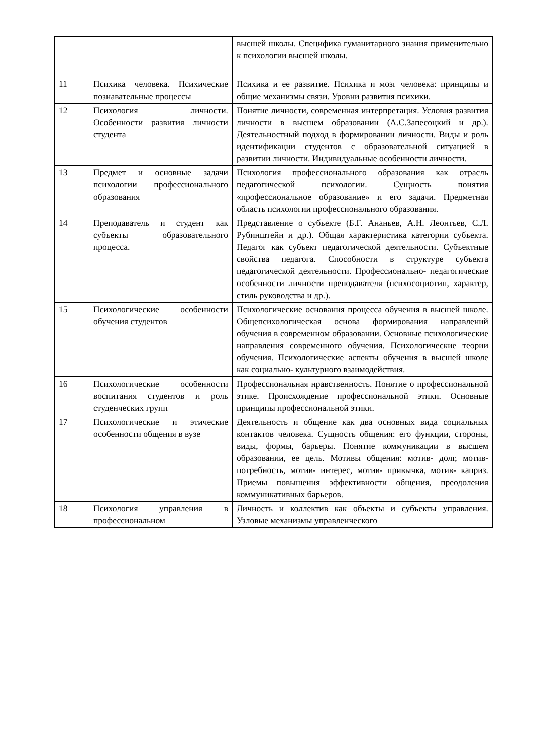| | | высшей школы. Специфика гуманитарного знания применительно к психологии высшей школы. |
| 11 | Психика человека. Психические познавательные процессы | Психика и ее развитие. Психика и мозг человека: принципы и общие механизмы связи. Уровни развития психики. |
| 12 | Психология личности. Особенности развития личности студента | Понятие личности, современная интерпретация. Условия развития личности в высшем образовании (А.С.Запесоцкий и др.). Деятельностный подход в формировании личности. Виды и роль идентификации студентов с образовательной ситуацией в развитии личности. Индивидуальные особенности личности. |
| 13 | Предмет и основные задачи психологии профессионального образования | Психология профессионального образования как отрасль педагогической психологии. Сущность понятия «профессиональное образование» и его задачи. Предметная область психологии профессионального образования. |
| 14 | Преподаватель и студент как субъекты образовательного процесса. | Представление о субъекте (Б.Г. Ананьев, А.Н. Леонтьев, С.Л. Рубинштейн и др.). Общая характеристика категории субъекта. Педагог как субъект педагогической деятельности. Субъектные свойства педагога. Способности в структуре субъекта педагогической деятельности. Профессионально- педагогические особенности личности преподавателя (психосоциотип, характер, стиль руководства и др.). |
| 15 | Психологические особенности обучения студентов | Психологические основания процесса обучения в высшей школе. Общепсихологическая основа формирования направлений обучения в современном образовании. Основные психологические направления современного обучения. Психологические теории обучения. Психологические аспекты обучения в высшей школе как социально- культурного взаимодействия. |
| 16 | Психологические особенности воспитания студентов и роль студенческих групп | Профессиональная нравственность. Понятие о профессиональной этике. Происхождение профессиональной этики. Основные принципы профессиональной этики. |
| 17 | Психологические и этические особенности общения в вузе | Деятельность и общение как два основных вида социальных контактов человека. Сущность общения: его функции, стороны, виды, формы, барьеры. Понятие коммуникации в высшем образовании, ее цель. Мотивы общения: мотив- долг, мотив- потребность, мотив- интерес, мотив- привычка, мотив- каприз. Приемы повышения эффективности общения, преодоления коммуникативных барьеров. |
| 18 | Психология управления в профессиональном | Личность и коллектив как объекты и субъекты управления. Узловые механизмы управленческого |